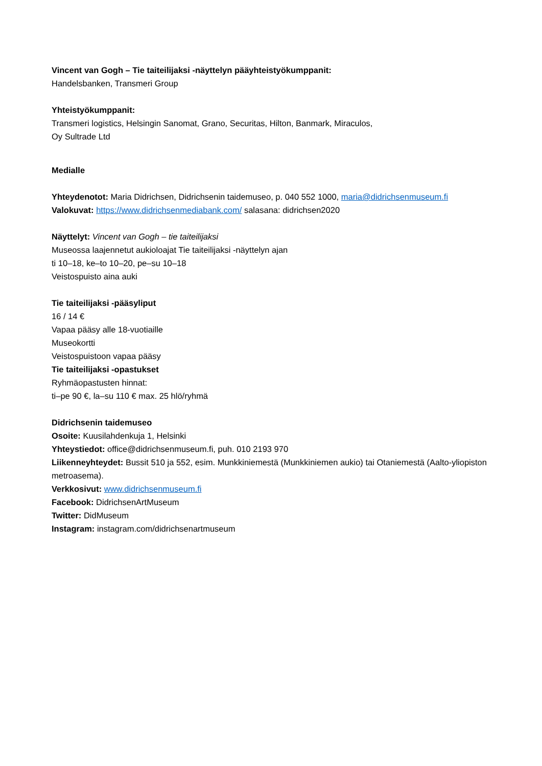Vincent van Gogh – Tie taiteilijaksi -näyttelyn pääyhteistyökumppanit:
Handelsbanken, Transmeri Group
Yhteistyökumppanit:
Transmeri logistics, Helsingin Sanomat, Grano, Securitas, Hilton, Banmark, Miraculos,
Oy Sultrade Ltd
Medialle
Yhteydenotot: Maria Didrichsen, Didrichsenin taidemuseo, p. 040 552 1000, maria@didrichsenmuseum.fi
Valokuvat: https://www.didrichsenmediabank.com/ salasana: didrichsen2020
Näyttelyt: Vincent van Gogh – tie taiteilijaksi
Museossa laajennetut aukioloajat Tie taiteilijaksi -näyttelyn ajan
ti 10–18, ke–to 10–20, pe–su 10–18
Veistospuisto aina auki
Tie taiteilijaksi -pääsyliput
16 / 14 €
Vapaa pääsy alle 18-vuotiaille
Museokortti
Veistospuistoon vapaa pääsy
Tie taiteilijaksi -opastukset
Ryhmäopastusten hinnat:
ti–pe 90 €, la–su 110 € max. 25 hlö/ryhmä
Didrichsenin taidemuseo
Osoite: Kuusilahdenkuja 1, Helsinki
Yhteystiedot: office@didrichsenmuseum.fi, puh. 010 2193 970
Liikenneyhteydet: Bussit 510 ja 552, esim. Munkkiniemestä (Munkkiniemen aukio) tai Otaniemestä (Aalto-yliopiston metroasema).
Verkkosivut: www.didrichsenmuseum.fi
Facebook: DidrichsenArtMuseum
Twitter: DidMuseum
Instagram: instagram.com/didrichsenartmuseum